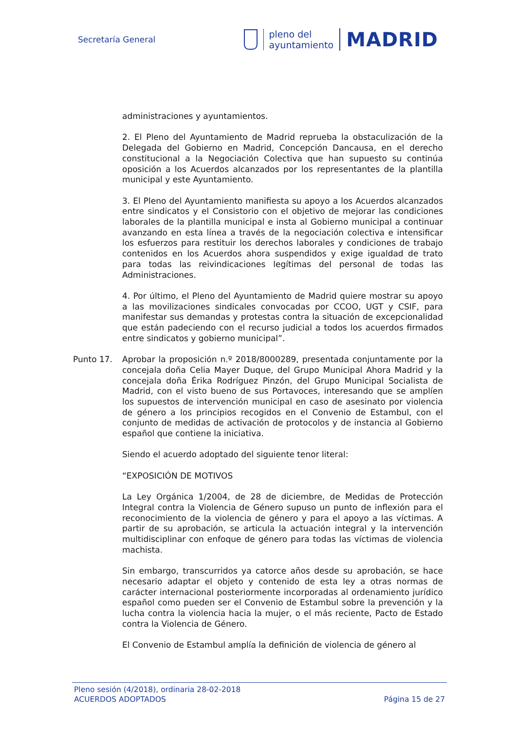Secretaría General
pleno del
ayuntamiento
MADRID
administraciones y ayuntamientos.
2. El Pleno del Ayuntamiento de Madrid reprueba la obstaculización de la Delegada del Gobierno en Madrid, Concepción Dancausa, en el derecho constitucional a la Negociación Colectiva que han supuesto su continúa oposición a los Acuerdos alcanzados por los representantes de la plantilla municipal y este Ayuntamiento.
3. El Pleno del Ayuntamiento manifiesta su apoyo a los Acuerdos alcanzados entre sindicatos y el Consistorio con el objetivo de mejorar las condiciones laborales de la plantilla municipal e insta al Gobierno municipal a continuar avanzando en esta línea a través de la negociación colectiva e intensificar los esfuerzos para restituir los derechos laborales y condiciones de trabajo contenidos en los Acuerdos ahora suspendidos y exige igualdad de trato para todas las reivindicaciones legítimas del personal de todas las Administraciones.
4. Por último, el Pleno del Ayuntamiento de Madrid quiere mostrar su apoyo a las movilizaciones sindicales convocadas por CCOO, UGT y CSIF, para manifestar sus demandas y protestas contra la situación de excepcionalidad que están padeciendo con el recurso judicial a todos los acuerdos firmados entre sindicatos y gobierno municipal”.
Punto 17. Aprobar la proposición n.º 2018/8000289, presentada conjuntamente por la concejala doña Celia Mayer Duque, del Grupo Municipal Ahora Madrid y la concejala doña Érika Rodríguez Pinzón, del Grupo Municipal Socialista de Madrid, con el visto bueno de sus Portavoces, interesando que se amplíen los supuestos de intervención municipal en caso de asesinato por violencia de género a los principios recogidos en el Convenio de Estambul, con el conjunto de medidas de activación de protocolos y de instancia al Gobierno español que contiene la iniciativa.
Siendo el acuerdo adoptado del siguiente tenor literal:
“EXPOSICIÓN DE MOTIVOS
La Ley Orgánica 1/2004, de 28 de diciembre, de Medidas de Protección Integral contra la Violencia de Género supuso un punto de inflexión para el reconocimiento de la violencia de género y para el apoyo a las víctimas. A partir de su aprobación, se articula la actuación integral y la intervención multidisciplinar con enfoque de género para todas las víctimas de violencia machista.
Sin embargo, transcurridos ya catorce años desde su aprobación, se hace necesario adaptar el objeto y contenido de esta ley a otras normas de carácter internacional posteriormente incorporadas al ordenamiento jurídico español como pueden ser el Convenio de Estambul sobre la prevención y la lucha contra la violencia hacia la mujer, o el más reciente, Pacto de Estado contra la Violencia de Género.
El Convenio de Estambul amplía la definición de violencia de género al
Pleno sesión (4/2018), ordinaria 28-02-2018
ACUERDOS ADOPTADOS Página 15 de 27